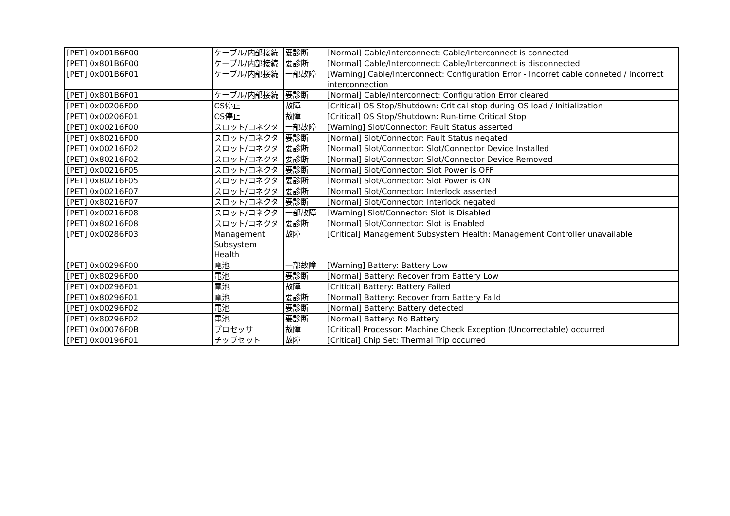| [PET] 0x001B6F00 | ケーブル/内部接続 | 要診断 | [Normal] Cable/Interconnect: Cable/Interconnect is connected |
| [PET] 0x801B6F00 | ケーブル/内部接続 | 要診断 | [Normal] Cable/Interconnect: Cable/Interconnect is disconnected |
| [PET] 0x001B6F01 | ケーブル/内部接続 | 一部故障 | [Warning] Cable/Interconnect: Configuration Error - Incorret cable conneted / Incorrect interconnection |
| [PET] 0x801B6F01 | ケーブル/内部接続 | 要診断 | [Normal] Cable/Interconnect: Configuration Error cleared |
| [PET] 0x00206F00 | OS停止 | 故障 | [Critical] OS Stop/Shutdown: Critical stop during OS load / Initialization |
| [PET] 0x00206F01 | OS停止 | 故障 | [Critical] OS Stop/Shutdown: Run-time Critical Stop |
| [PET] 0x00216F00 | スロット/コネクタ | 一部故障 | [Warning] Slot/Connector: Fault Status asserted |
| [PET] 0x80216F00 | スロット/コネクタ | 要診断 | [Normal] Slot/Connector: Fault Status negated |
| [PET] 0x00216F02 | スロット/コネクタ | 要診断 | [Normal] Slot/Connector: Slot/Connector Device Installed |
| [PET] 0x80216F02 | スロット/コネクタ | 要診断 | [Normal] Slot/Connector: Slot/Connector Device Removed |
| [PET] 0x00216F05 | スロット/コネクタ | 要診断 | [Normal] Slot/Connector: Slot Power is OFF |
| [PET] 0x80216F05 | スロット/コネクタ | 要診断 | [Normal] Slot/Connector: Slot Power is ON |
| [PET] 0x00216F07 | スロット/コネクタ | 要診断 | [Normal] Slot/Connector: Interlock asserted |
| [PET] 0x80216F07 | スロット/コネクタ | 要診断 | [Normal] Slot/Connector: Interlock negated |
| [PET] 0x00216F08 | スロット/コネクタ | 一部故障 | [Warning] Slot/Connector: Slot is Disabled |
| [PET] 0x80216F08 | スロット/コネクタ | 要診断 | [Normal] Slot/Connector: Slot is Enabled |
| [PET] 0x00286F03 | Management Subsystem Health | 故障 | [Critical] Management Subsystem Health: Management Controller unavailable |
| [PET] 0x00296F00 | 電池 | 一部故障 | [Warning] Battery: Battery Low |
| [PET] 0x80296F00 | 電池 | 要診断 | [Normal] Battery: Recover from Battery Low |
| [PET] 0x00296F01 | 電池 | 故障 | [Critical] Battery: Battery Failed |
| [PET] 0x80296F01 | 電池 | 要診断 | [Normal] Battery: Recover from Battery Faild |
| [PET] 0x00296F02 | 電池 | 要診断 | [Normal] Battery: Battery detected |
| [PET] 0x80296F02 | 電池 | 要診断 | [Normal] Battery: No Battery |
| [PET] 0x00076F0B | プロセッサ | 故障 | [Critical] Processor: Machine Check Exception (Uncorrectable) occurred |
| [PET] 0x00196F01 | チップセット | 故障 | [Critical] Chip Set: Thermal Trip occurred |